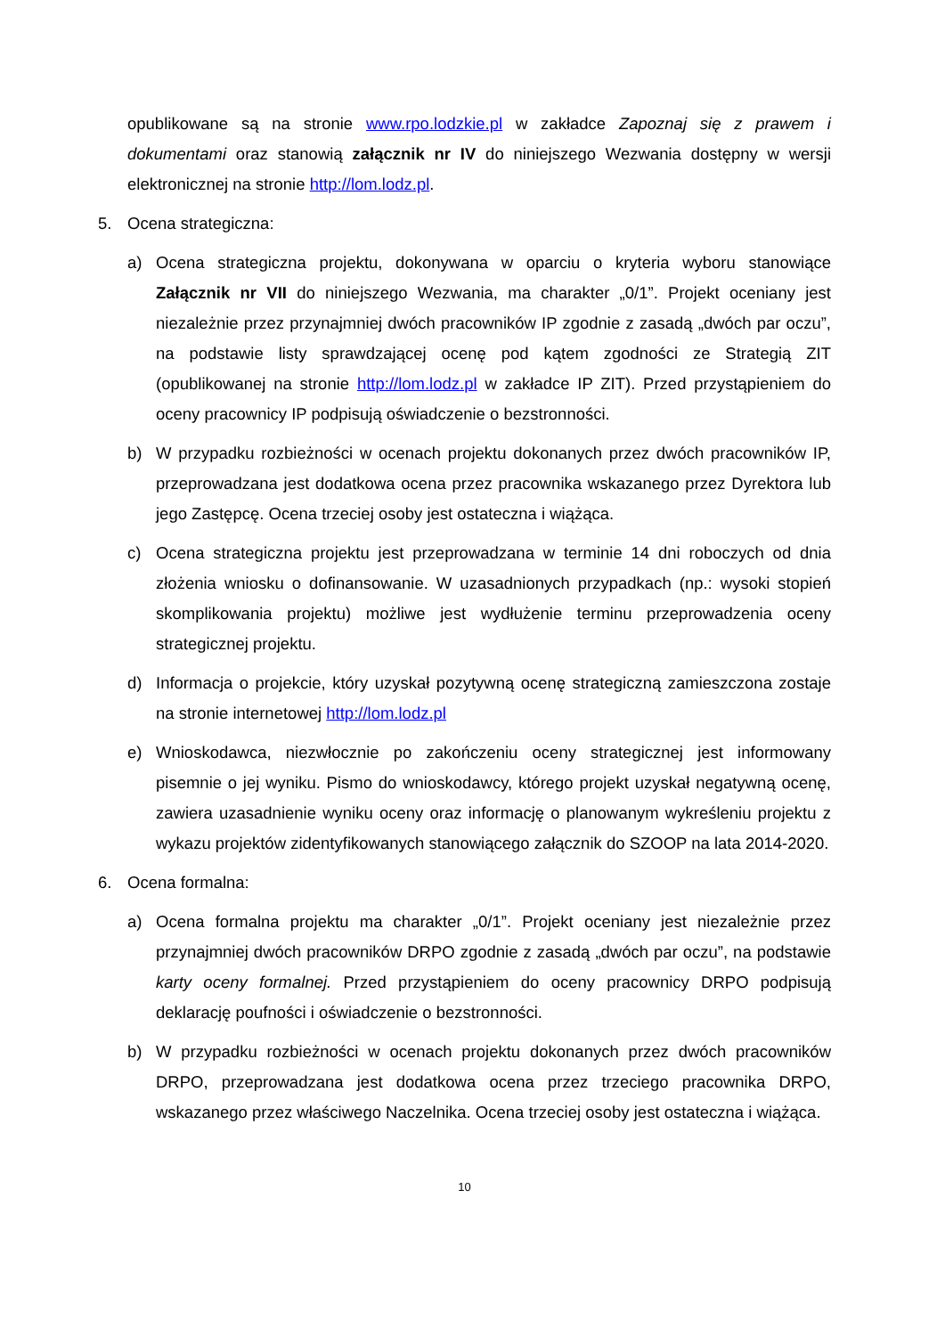opublikowane są na stronie www.rpo.lodzkie.pl w zakładce Zapoznaj się z prawem i dokumentami oraz stanowią załącznik nr IV do niniejszego Wezwania dostępny w wersji elektronicznej na stronie http://lom.lodz.pl.
5. Ocena strategiczna:
a) Ocena strategiczna projektu, dokonywana w oparciu o kryteria wyboru stanowiące Załącznik nr VII do niniejszego Wezwania, ma charakter „0/1”. Projekt oceniany jest niezależnie przez przynajmniej dwóch pracowników IP zgodnie z zasadą „dwóch par oczu”, na podstawie listy sprawdzającej ocenę pod kątem zgodności ze Strategią ZIT (opublikowanej na stronie http://lom.lodz.pl w zakładce IP ZIT). Przed przystąpieniem do oceny pracownicy IP podpisują oświadczenie o bezstronności.
b) W przypadku rozbieżności w ocenach projektu dokonanych przez dwóch pracowników IP, przeprowadzana jest dodatkowa ocena przez pracownika wskazanego przez Dyrektora lub jego Zastępcę. Ocena trzeciej osoby jest ostateczna i wiążąca.
c) Ocena strategiczna projektu jest przeprowadzana w terminie 14 dni roboczych od dnia złożenia wniosku o dofinansowanie. W uzasadnionych przypadkach (np.: wysoki stopień skomplikowania projektu) możliwe jest wydłużenie terminu przeprowadzenia oceny strategicznej projektu.
d) Informacja o projekcie, który uzyskał pozytywną ocenę strategiczną zamieszczona zostaje na stronie internetowej http://lom.lodz.pl
e) Wnioskodawca, niezwłocznie po zakończeniu oceny strategicznej jest informowany pisemnie o jej wyniku. Pismo do wnioskodawcy, którego projekt uzyskał negatywną ocenę, zawiera uzasadnienie wyniku oceny oraz informację o planowanym wykreśleniu projektu z wykazu projektów zidentyfikowanych stanowiącego załącznik do SZOOP na lata 2014-2020.
6. Ocena formalna:
a) Ocena formalna projektu ma charakter „0/1”. Projekt oceniany jest niezależnie przez przynajmniej dwóch pracowników DRPO zgodnie z zasadą „dwóch par oczu”, na podstawie karty oceny formalnej. Przed przystąpieniem do oceny pracownicy DRPO podpisują deklarację poufności i oświadczenie o bezstronności.
b) W przypadku rozbieżności w ocenach projektu dokonanych przez dwóch pracowników DRPO, przeprowadzana jest dodatkowa ocena przez trzeciego pracownika DRPO, wskazanego przez właściwego Naczelnika. Ocena trzeciej osoby jest ostateczna i wiążąca.
10